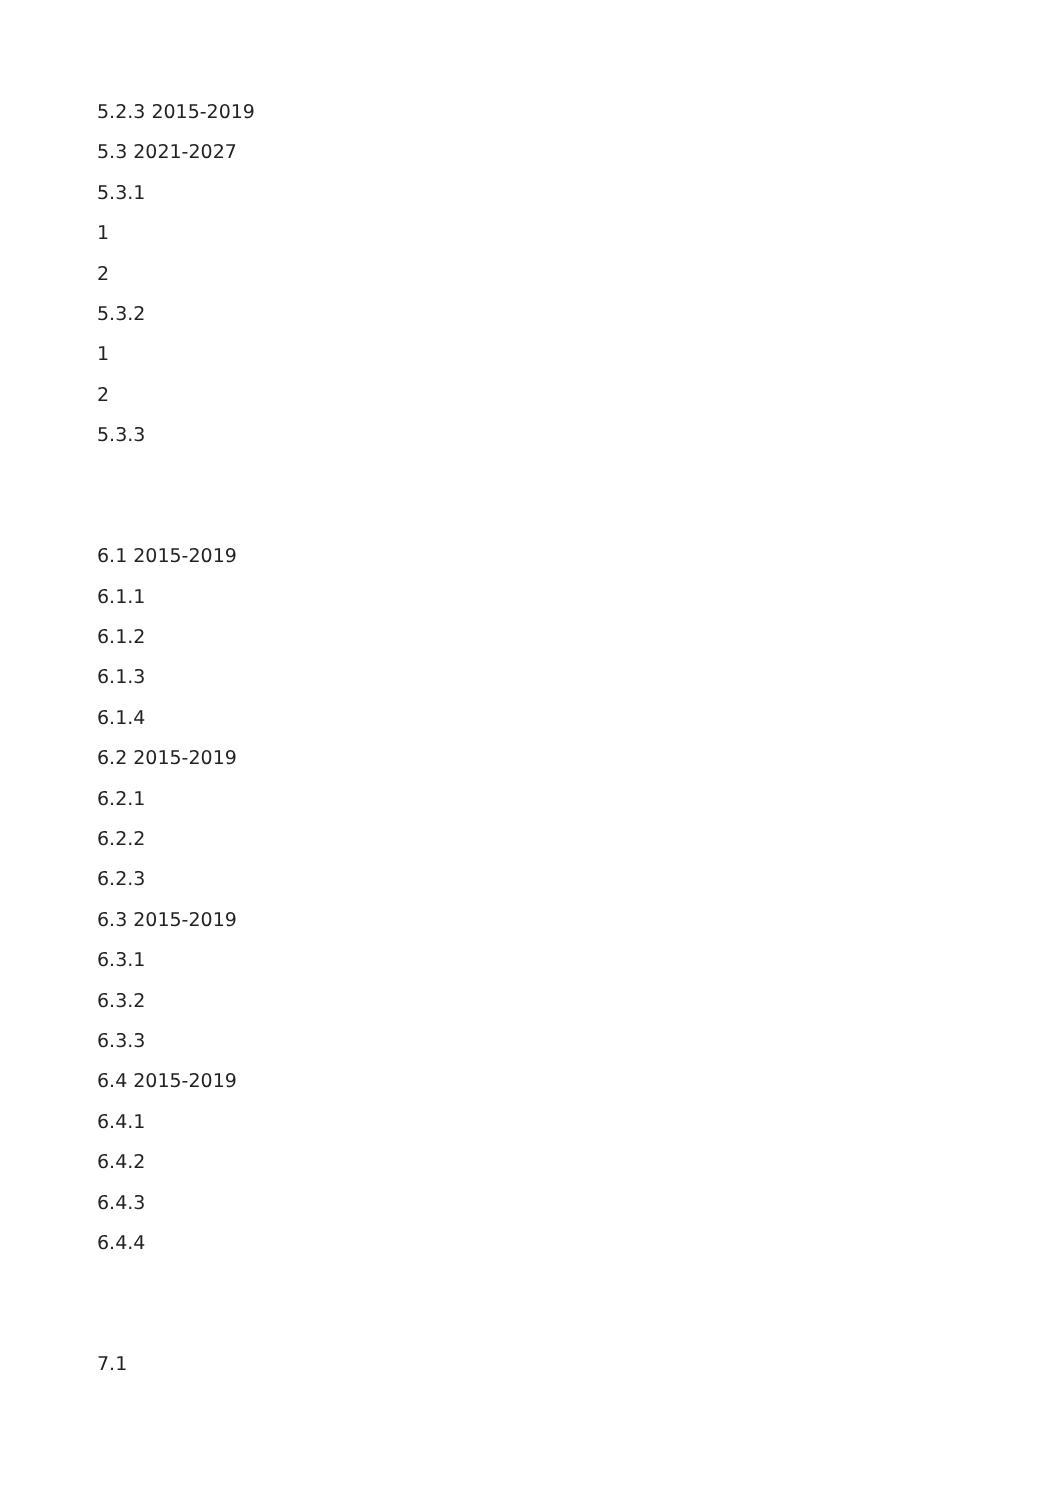5.2.3 2015-2019
5.3 2021-2027
5.3.1
1
2
5.3.2
1
2
5.3.3
6.1 2015-2019
6.1.1
6.1.2
6.1.3
6.1.4
6.2 2015-2019
6.2.1
6.2.2
6.2.3
6.3 2015-2019
6.3.1
6.3.2
6.3.3
6.4 2015-2019
6.4.1
6.4.2
6.4.3
6.4.4
7.1